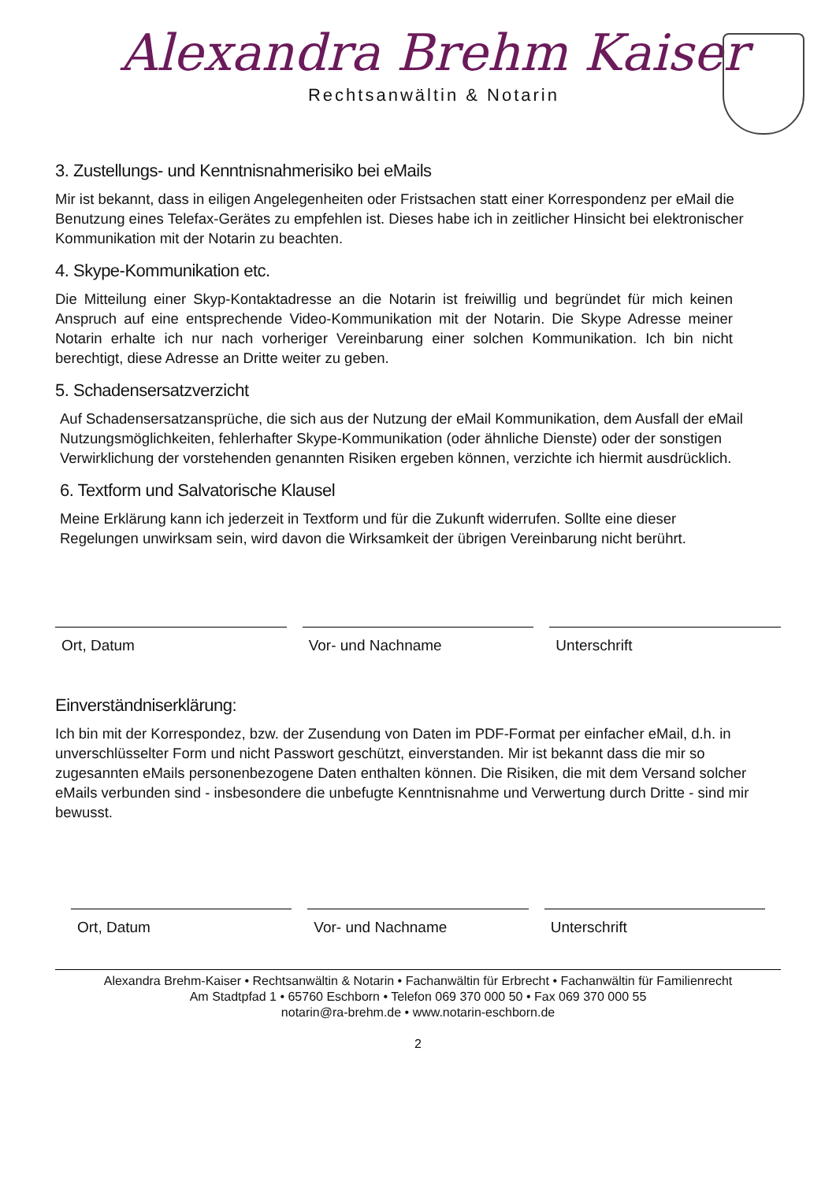Alexandra Brehm Kaiser
Rechtsanwältin & Notarin
3. Zustellungs- und Kenntnisnahmerisiko bei eMails
Mir ist bekannt, dass in eiligen Angelegenheiten oder Fristsachen statt einer Korrespondenz per eMail die Benutzung eines Telefax-Gerätes zu empfehlen ist. Dieses habe ich in zeitlicher Hinsicht bei elektronischer Kommunikation mit der Notarin zu beachten.
4. Skype-Kommunikation etc.
Die Mitteilung einer Skyp-Kontaktadresse an die Notarin ist freiwillig und begründet für mich keinen Anspruch auf eine entsprechende Video-Kommunikation mit der Notarin. Die Skype Adresse meiner Notarin erhalte ich nur nach vorheriger Vereinbarung einer solchen Kommunikation. Ich bin nicht berechtigt, diese Adresse an Dritte weiter zu geben.
5. Schadensersatzverzicht
Auf Schadensersatzansprüche, die sich aus der Nutzung der eMail Kommunikation, dem Ausfall der eMail Nutzungsmöglichkeiten, fehlerhafter Skype-Kommunikation (oder ähnliche Dienste) oder der sonstigen Verwirklichung der vorstehenden genannten Risiken ergeben können, verzichte ich hiermit ausdrücklich.
6. Textform und Salvatorische Klausel
Meine Erklärung kann ich jederzeit in Textform und für die Zukunft widerrufen. Sollte eine dieser Regelungen unwirksam sein, wird davon die Wirksamkeit der übrigen Vereinbarung nicht berührt.
Ort, Datum Vor- und Nachname Unterschrift
Einverständniserklärung:
Ich bin mit der Korrespondez, bzw. der Zusendung von Daten im PDF-Format per einfacher eMail, d.h. in unverschlüsselter Form und nicht Passwort geschützt, einverstanden. Mir ist bekannt dass die mir so zugesannten eMails personenbezogene Daten enthalten können. Die Risiken, die mit dem Versand solcher eMails verbunden sind - insbesondere die unbefugte Kenntnisnahme und Verwertung durch Dritte - sind mir bewusst.
Ort, Datum Vor- und Nachname Unterschrift
Alexandra Brehm-Kaiser • Rechtsanwältin & Notarin • Fachanwältin für Erbrecht • Fachanwältin für Familienrecht
Am Stadtpfad 1 • 65760 Eschborn • Telefon 069 370 000 50 • Fax 069 370 000 55
notarin@ra-brehm.de • www.notarin-eschborn.de
2